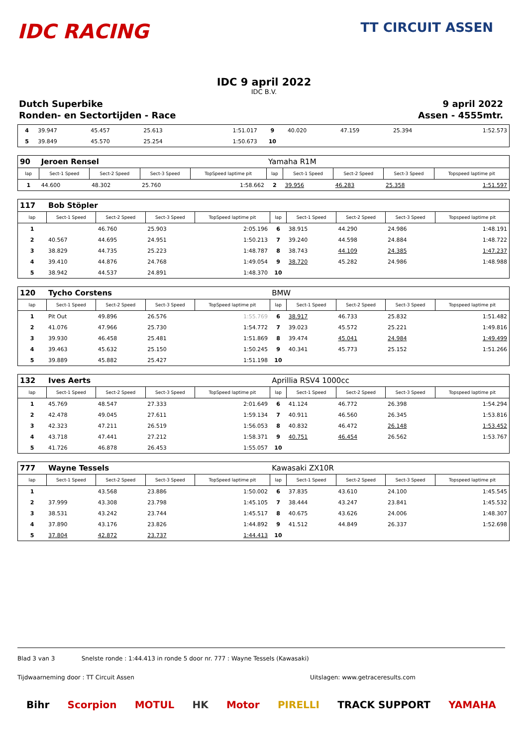IDC RACING
TT CIRCUIT ASSEN
IDC 9 april 2022
IDC B.V.
Dutch Superbike 9 april 2022
Ronden- en Sectortijden - Race Assen - 4555mtr.
| 4 | 39.947 | 45.457 | 25.613 | 1:51.017 | 9 | 40.020 | 47.159 | 25.394 | 1:52.573 |
| 5 | 39.849 | 45.570 | 25.254 | 1:50.673 | 10 | | | | |
| 90 | Jeroen Rensel | | | | Yamaha R1M | | | | |
| lap | Sect-1 Speed | Sect-2 Speed | Sect-3 Speed | TopSpeed laptime pit | lap | Sect-1 Speed | Sect-2 Speed | Sect-3 Speed | Topspeed laptime pit |
| 1 | 44.600 | 48.302 | 25.760 | 1:58.662 | 2 | 39.956 | 46.283 | 25.358 | 1:51.597 |
| 117 | Bob Stöpler | | | | | | | | |
| lap | Sect-1 Speed | Sect-2 Speed | Sect-3 Speed | TopSpeed laptime pit | lap | Sect-1 Speed | Sect-2 Speed | Sect-3 Speed | Topspeed laptime pit |
| 1 | | 46.760 | 25.903 | 2:05.196 | 6 | 38.915 | 44.290 | 24.986 | 1:48.191 |
| 2 | 40.567 | 44.695 | 24.951 | 1:50.213 | 7 | 39.240 | 44.598 | 24.884 | 1:48.722 |
| 3 | 38.829 | 44.735 | 25.223 | 1:48.787 | 8 | 38.743 | 44.109 | 24.385 | 1:47.237 |
| 4 | 39.410 | 44.876 | 24.768 | 1:49.054 | 9 | 38.720 | 45.282 | 24.986 | 1:48.988 |
| 5 | 38.942 | 44.537 | 24.891 | 1:48.370 | 10 | | | | |
| 120 | Tycho Corstens | | | | BMW | | | | |
| lap | Sect-1 Speed | Sect-2 Speed | Sect-3 Speed | TopSpeed laptime pit | lap | Sect-1 Speed | Sect-2 Speed | Sect-3 Speed | Topspeed laptime pit |
| 1 | Pit Out | 49.896 | 26.576 | 1:55.769 | 6 | 38.917 | 46.733 | 25.832 | 1:51.482 |
| 2 | 41.076 | 47.966 | 25.730 | 1:54.772 | 7 | 39.023 | 45.572 | 25.221 | 1:49.816 |
| 3 | 39.930 | 46.458 | 25.481 | 1:51.869 | 8 | 39.474 | 45.041 | 24.984 | 1:49.499 |
| 4 | 39.463 | 45.632 | 25.150 | 1:50.245 | 9 | 40.341 | 45.773 | 25.152 | 1:51.266 |
| 5 | 39.889 | 45.882 | 25.427 | 1:51.198 | 10 | | | | |
| 132 | Ives Aerts | | | | Aprillia RSV4 1000cc | | | | |
| lap | Sect-1 Speed | Sect-2 Speed | Sect-3 Speed | TopSpeed laptime pit | lap | Sect-1 Speed | Sect-2 Speed | Sect-3 Speed | Topspeed laptime pit |
| 1 | 45.769 | 48.547 | 27.333 | 2:01.649 | 6 | 41.124 | 46.772 | 26.398 | 1:54.294 |
| 2 | 42.478 | 49.045 | 27.611 | 1:59.134 | 7 | 40.911 | 46.560 | 26.345 | 1:53.816 |
| 3 | 42.323 | 47.211 | 26.519 | 1:56.053 | 8 | 40.832 | 46.472 | 26.148 | 1:53.452 |
| 4 | 43.718 | 47.441 | 27.212 | 1:58.371 | 9 | 40.751 | 46.454 | 26.562 | 1:53.767 |
| 5 | 41.726 | 46.878 | 26.453 | 1:55.057 | 10 | | | | |
| 777 | Wayne Tessels | | | | Kawasaki ZX10R | | | | |
| lap | Sect-1 Speed | Sect-2 Speed | Sect-3 Speed | TopSpeed laptime pit | lap | Sect-1 Speed | Sect-2 Speed | Sect-3 Speed | Topspeed laptime pit |
| 1 | | 43.568 | 23.886 | 1:50.002 | 6 | 37.835 | 43.610 | 24.100 | 1:45.545 |
| 2 | 37.999 | 43.308 | 23.798 | 1:45.105 | 7 | 38.444 | 43.247 | 23.841 | 1:45.532 |
| 3 | 38.531 | 43.242 | 23.744 | 1:45.517 | 8 | 40.675 | 43.626 | 24.006 | 1:48.307 |
| 4 | 37.890 | 43.176 | 23.826 | 1:44.892 | 9 | 41.512 | 44.849 | 26.337 | 1:52.698 |
| 5 | 37.804 | 42.872 | 23.737 | 1:44.413 | 10 | | | | |
Blad 3 van 3 Snelste ronde : 1:44.413 in ronde 5 door nr. 777 : Wayne Tessels (Kawasaki)
Tijdwaarneming door : TT Circuit Assen Uitslagen: www.getraceresults.com
Bihr Scorpion MOTUL HK Motor PIRELLI TRACK SUPPORT YAMAHA